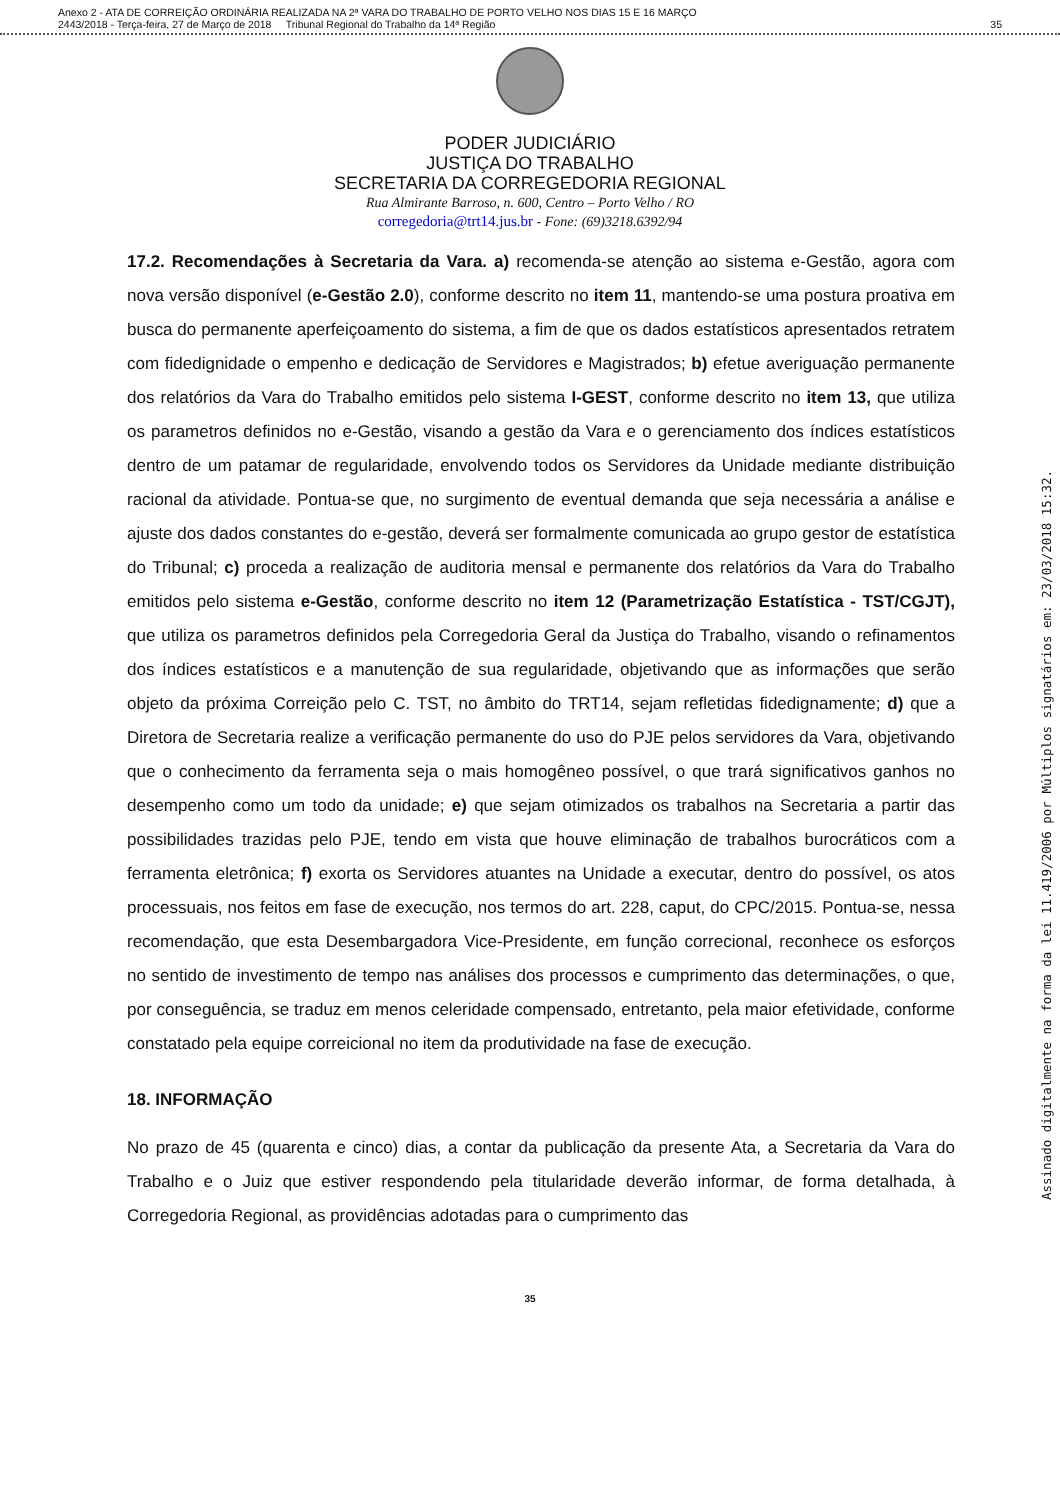Anexo 2 - ATA DE CORREIÇÃO ORDINÁRIA REALIZADA NA 2ª VARA DO TRABALHO DE PORTO VELHO NOS DIAS 15 E 16 MARÇO
2443/2018 - Terça-feira, 27 de Março de 2018 Tribunal Regional do Trabalho da 14ª Região
35
PODER JUDICIÁRIO
JUSTIÇA DO TRABALHO
SECRETARIA DA CORREGEDORIA REGIONAL
Rua Almirante Barroso, n. 600, Centro – Porto Velho / RO
corregedoria@trt14.jus.br - Fone: (69)3218.6392/94
17.2. Recomendações à Secretaria da Vara. a) recomenda-se atenção ao sistema e-Gestão, agora com nova versão disponível (e-Gestão 2.0), conforme descrito no item 11, mantendo-se uma postura proativa em busca do permanente aperfeiçoamento do sistema, a fim de que os dados estatísticos apresentados retratem com fidedignidade o empenho e dedicação de Servidores e Magistrados; b) efetue averiguação permanente dos relatórios da Vara do Trabalho emitidos pelo sistema I-GEST, conforme descrito no item 13, que utiliza os parametros definidos no e-Gestão, visando a gestão da Vara e o gerenciamento dos índices estatísticos dentro de um patamar de regularidade, envolvendo todos os Servidores da Unidade mediante distribuição racional da atividade. Pontua-se que, no surgimento de eventual demanda que seja necessária a análise e ajuste dos dados constantes do e-gestão, deverá ser formalmente comunicada ao grupo gestor de estatística do Tribunal; c) proceda a realização de auditoria mensal e permanente dos relatórios da Vara do Trabalho emitidos pelo sistema e-Gestão, conforme descrito no item 12 (Parametrização Estatística - TST/CGJT), que utiliza os parametros definidos pela Corregedoria Geral da Justiça do Trabalho, visando o refinamentos dos índices estatísticos e a manutenção de sua regularidade, objetivando que as informações que serão objeto da próxima Correição pelo C. TST, no âmbito do TRT14, sejam refletidas fidedignamente; d) que a Diretora de Secretaria realize a verificação permanente do uso do PJE pelos servidores da Vara, objetivando que o conhecimento da ferramenta seja o mais homogêneo possível, o que trará significativos ganhos no desempenho como um todo da unidade; e) que sejam otimizados os trabalhos na Secretaria a partir das possibilidades trazidas pelo PJE, tendo em vista que houve eliminação de trabalhos burocráticos com a ferramenta eletrônica; f) exorta os Servidores atuantes na Unidade a executar, dentro do possível, os atos processuais, nos feitos em fase de execução, nos termos do art. 228, caput, do CPC/2015. Pontua-se, nessa recomendação, que esta Desembargadora Vice-Presidente, em função correcional, reconhece os esforços no sentido de investimento de tempo nas análises dos processos e cumprimento das determinações, o que, por conseguência, se traduz em menos celeridade compensado, entretanto, pela maior efetividade, conforme constatado pela equipe correicional no item da produtividade na fase de execução.
18. INFORMAÇÃO
No prazo de 45 (quarenta e cinco) dias, a contar da publicação da presente Ata, a Secretaria da Vara do Trabalho e o Juiz que estiver respondendo pela titularidade deverão informar, de forma detalhada, à Corregedoria Regional, as providências adotadas para o cumprimento das
35
Assinado digitalmente na forma da lei 11.419/2006 por Múltiplos signatários em: 23/03/2018 15:32.